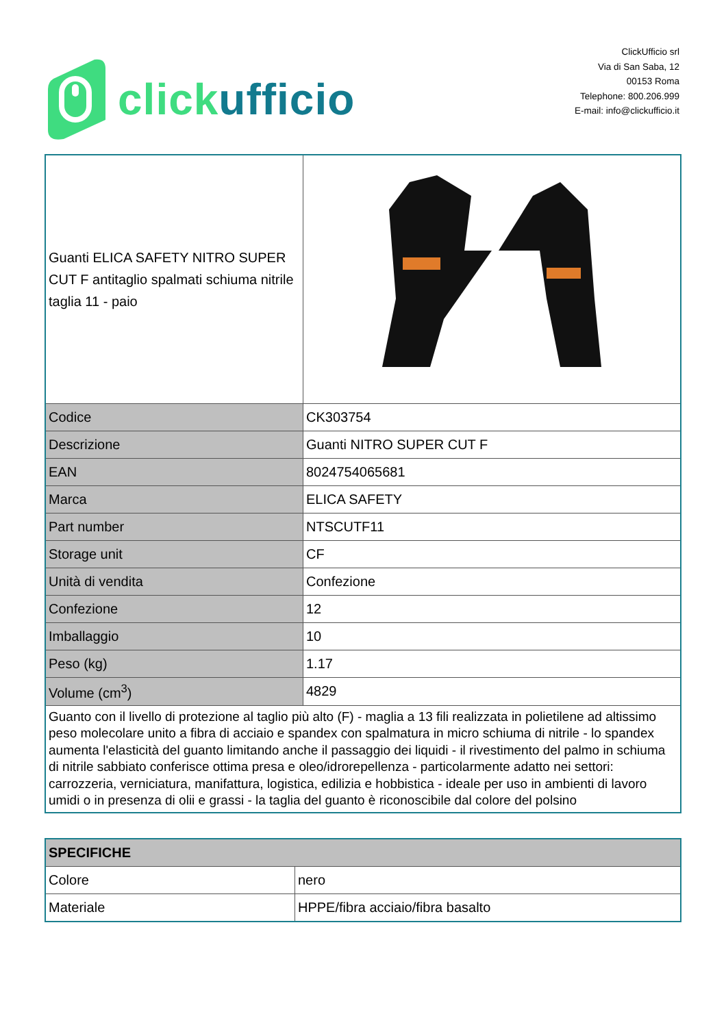click ufficio
ClickUfficio srl
Via di San Saba, 12
00153 Roma
Telephone: 800.206.999
E-mail: info@clickufficio.it
| Guanti ELICA SAFETY NITRO SUPER CUT F antitaglio spalmati schiuma nitrile taglia 11 - paio | |
| Codice | CK303754 |
| Descrizione | Guanti NITRO SUPER CUT F |
| EAN | 8024754065681 |
| Marca | ELICA SAFETY |
| Part number | NTSCUTF11 |
| Storage unit | CF |
| Unità di vendita | Confezione |
| Confezione | 12 |
| Imballaggio | 10 |
| Peso (kg) | 1.17 |
| Volume (cm<sup>3</sup>) | 4829 |
| Guanto con il livello di protezione al taglio più alto (F) - maglia a 13 fili realizzata in polietilene ad altissimo peso molecolare unito a fibra di acciaio e spandex con spalmatura in micro schiuma di nitrile - lo spandex aumenta l'elasticità del guanto limitando anche il passaggio dei liquidi - il rivestimento del palmo in schiuma di nitrile sabbiato conferisce ottima presa e oleo/idrorepellenza - particolarmente adatto nei settori: carrozzeria, verniciatura, manifattura, logistica, edilizia e hobbistica - ideale per uso in ambienti di lavoro umidi o in presenza di olii e grassi - la taglia del guanto è riconoscibile dal colore del polsino | |
| SPECIFICHE | |
| --- | --- |
| Colore | nero |
| Materiale | HPPE/fibra acciaio/fibra basalto |